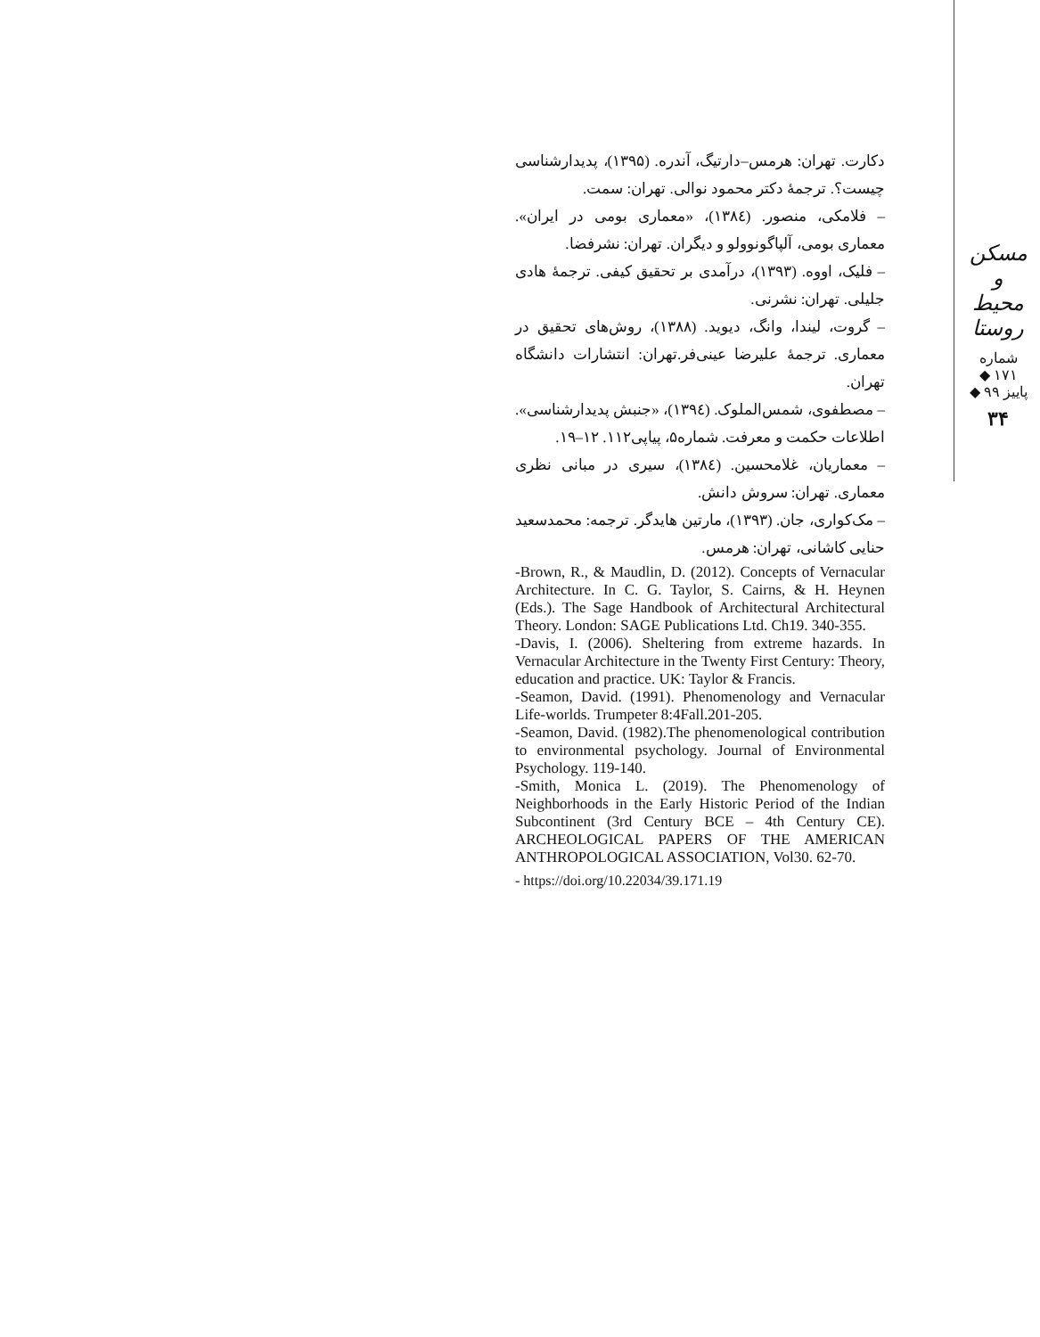دکارت. تهران: هرمس–دارتیگ، آندره. (۱۳۹۵)، پدیدارشناسی چیست؟. ترجمهٔ دکتر محمود نوالی. تهران: سمت.
– فلامکی، منصور. (۱۳۸٤)، «معماری بومی در ایران». معماری بومی، آلپاگونوولو و دیگران. تهران: نشرفضا.
– فلیک، اووه. (۱۳۹۳)، درآمدی بر تحقیق کیفی. ترجمهٔ هادی جلیلی. تهران: نشرنی.
– گروت، لیندا، وانگ، دیوید. (۱۳۸۸)، روش‌های تحقیق در معماری. ترجمهٔ علیرضا عینی‌فر.تهران: انتشارات دانشگاه تهران.
– مصطفوی، شمس‌الملوک. (۱۳۹٤)، «جنبش پدیدارشناسی». اطلاعات حکمت و معرفت. شماره۵، پیاپی۱۱۲. ۱۲–۱۹.
– معماریان، غلامحسین. (۱۳۸٤)، سیری در مبانی نظری معماری. تهران: سروش دانش.
– مک‌کواری، جان. (۱۳۹۳)، مارتین هایدگر. ترجمه: محمدسعید حنایی کاشانی، تهران: هرمس.
-Brown, R., & Maudlin, D. (2012). Concepts of Vernacular Architecture. In C. G. Taylor, S. Cairns, & H. Heynen (Eds.). The Sage Handbook of Architectural Architectural Theory. London: SAGE Publications Ltd. Ch19. 340-355.
-Davis, I. (2006). Sheltering from extreme hazards. In Vernacular Architecture in the Twenty First Century: Theory, education and practice. UK: Taylor & Francis.
-Seamon, David. (1991). Phenomenology and Vernacular Life-worlds. Trumpeter 8:4Fall.201-205.
-Seamon, David. (1982).The phenomenological contribution to environmental psychology. Journal of Environmental Psychology. 119-140.
-Smith, Monica L. (2019). The Phenomenology of Neighborhoods in the Early Historic Period of the Indian Subcontinent (3rd Century BCE – 4th Century CE). ARCHEOLOGICAL PAPERS OF THE AMERICAN ANTHROPOLOGICAL ASSOCIATION, Vol30. 62-70.
- https://doi.org/10.22034/39.171.19
مسکن و محیط روستا
شماره ۱۷۱ ◆ پاییز ۹۹ ◆
۳۴